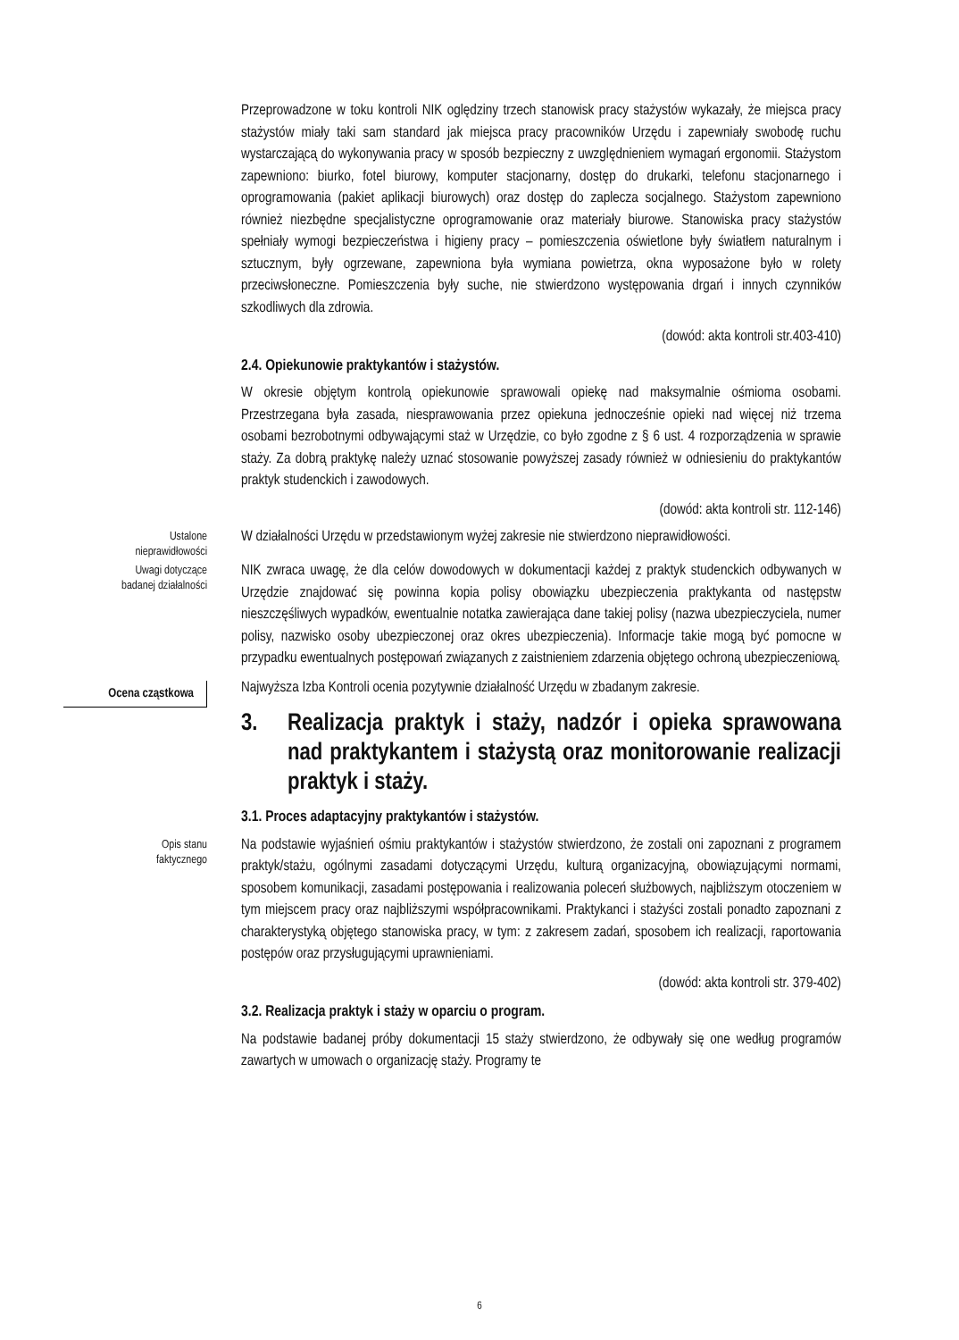Przeprowadzone w toku kontroli NIK oględziny trzech stanowisk pracy stażystów wykazały, że miejsca pracy stażystów miały taki sam standard jak miejsca pracy pracowników Urzędu i zapewniały swobodę ruchu wystarczającą do wykonywania pracy w sposób bezpieczny z uwzględnieniem wymagań ergonomii. Stażystom zapewniono: biurko, fotel biurowy, komputer stacjonarny, dostęp do drukarki, telefonu stacjonarnego i oprogramowania (pakiet aplikacji biurowych) oraz dostęp do zaplecza socjalnego. Stażystom zapewniono również niezbędne specjalistyczne oprogramowanie oraz materiały biurowe. Stanowiska pracy stażystów spełniały wymogi bezpieczeństwa i higieny pracy – pomieszczenia oświetlone były światłem naturalnym i sztucznym, były ogrzewane, zapewniona była wymiana powietrza, okna wyposażone było w rolety przeciwsłoneczne. Pomieszczenia były suche, nie stwierdzono występowania drgań i innych czynników szkodliwych dla zdrowia.
(dowód: akta kontroli str.403-410)
2.4. Opiekunowie praktykantów i stażystów.
W okresie objętym kontrolą opiekunowie sprawowali opiekę nad maksymalnie ośmioma osobami. Przestrzegana była zasada, niesprawowania przez opiekuna jednocześnie opieki nad więcej niż trzema osobami bezrobotnymi odbywającymi staż w Urzędzie, co było zgodne z § 6 ust. 4 rozporządzenia w sprawie staży. Za dobrą praktykę należy uznać stosowanie powyższej zasady również w odniesieniu do praktykantów praktyk studenckich i zawodowych.
(dowód: akta kontroli str. 112-146)
Ustalone
nieprawidłowości
W działalności Urzędu w przedstawionym wyżej zakresie nie stwierdzono nieprawidłowości.
Uwagi dotyczące
badanej działalności
NIK zwraca uwagę, że dla celów dowodowych w dokumentacji każdej z praktyk studenckich odbywanych w Urzędzie znajdować się powinna kopia polisy obowiązku ubezpieczenia praktykanta od następstw nieszczęśliwych wypadków, ewentualnie notatka zawierająca dane takiej polisy (nazwa ubezpieczyciela, numer polisy, nazwisko osoby ubezpieczonej oraz okres ubezpieczenia). Informacje takie mogą być pomocne w przypadku ewentualnych postępowań związanych z zaistnieniem zdarzenia objętego ochroną ubezpieczeniową.
Ocena cząstkowa
Najwyższa Izba Kontroli ocenia pozytywnie działalność Urzędu w zbadanym zakresie.
3. Realizacja praktyk i staży, nadzór i opieka sprawowana nad praktykantem i stażystą oraz monitorowanie realizacji praktyk i staży.
3.1. Proces adaptacyjny praktykantów i stażystów.
Opis stanu
faktycznego
Na podstawie wyjaśnień ośmiu praktykantów i stażystów stwierdzono, że zostali oni zapoznani z programem praktyk/stażu, ogólnymi zasadami dotyczącymi Urzędu, kulturą organizacyjną, obowiązującymi normami, sposobem komunikacji, zasadami postępowania i realizowania poleceń służbowych, najbliższym otoczeniem w tym miejscem pracy oraz najbliższymi współpracownikami. Praktykanci i stażyści zostali ponadto zapoznani z charakterystyką objętego stanowiska pracy, w tym: z zakresem zadań, sposobem ich realizacji, raportowania postępów oraz przysługującymi uprawnieniami.
(dowód: akta kontroli str. 379-402)
3.2. Realizacja praktyk i staży w oparciu o program.
Na podstawie badanej próby dokumentacji 15 staży stwierdzono, że odbywały się one według programów zawartych w umowach o organizację staży. Programy te
6